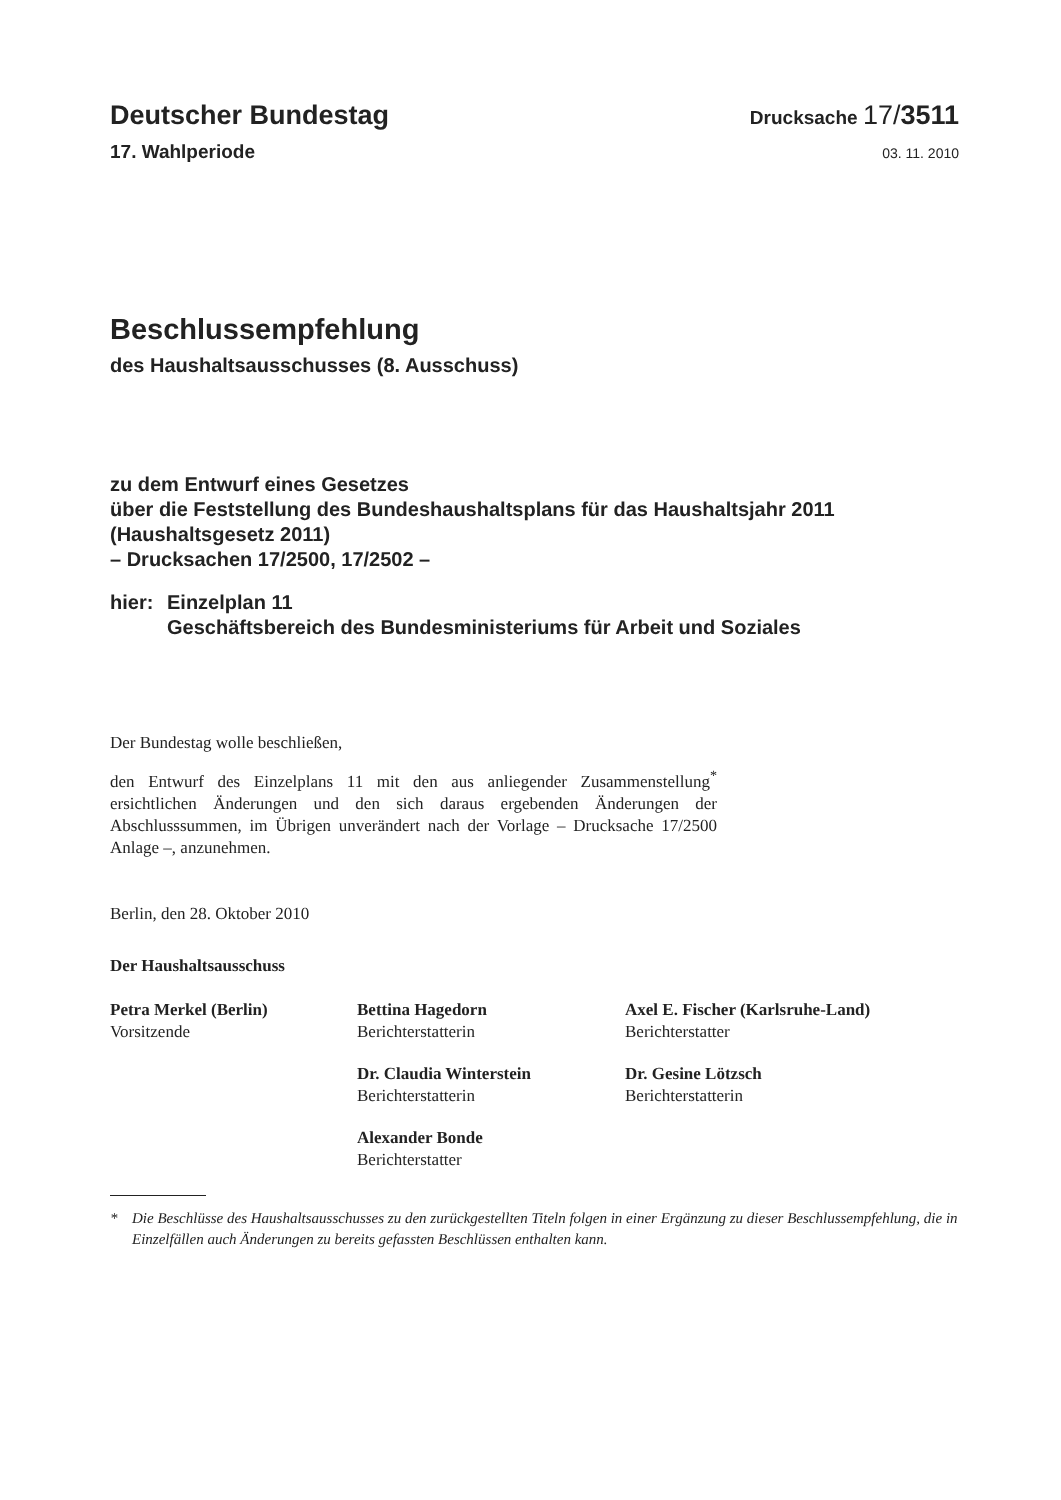Deutscher Bundestag
Drucksache 17/3511
17. Wahlperiode
03. 11. 2010
Beschlussempfehlung
des Haushaltsausschusses (8. Ausschuss)
zu dem Entwurf eines Gesetzes
über die Feststellung des Bundeshaushaltsplans für das Haushaltsjahr 2011
(Haushaltsgesetz 2011)
– Drucksachen 17/2500, 17/2502 –
hier:
Einzelplan 11
Geschäftsbereich des Bundesministeriums für Arbeit und Soziales
Der Bundestag wolle beschließen,
den Entwurf des Einzelplans 11 mit den aus anliegender Zusammenstellung<sup>*</sup> ersichtlichen Änderungen und den sich daraus ergebenden Änderungen der Abschlusssummen, im Übrigen unverändert nach der Vorlage – Drucksache 17/2500 Anlage –, anzunehmen.
Berlin, den 28. Oktober 2010
Der Haushaltsausschuss
Petra Merkel (Berlin)
Vorsitzende
Bettina Hagedorn
Berichterstatterin
Dr. Claudia Winterstein
Berichterstatterin
Alexander Bonde
Berichterstatter
Axel E. Fischer (Karlsruhe-Land)
Berichterstatter
Dr. Gesine Lötzsch
Berichterstatterin
* Die Beschlüsse des Haushaltsausschusses zu den zurückgestellten Titeln folgen in einer Ergänzung zu dieser Beschluss­empfehlung, die in Einzelfällen auch Änderungen zu bereits gefassten Beschlüssen enthalten kann.